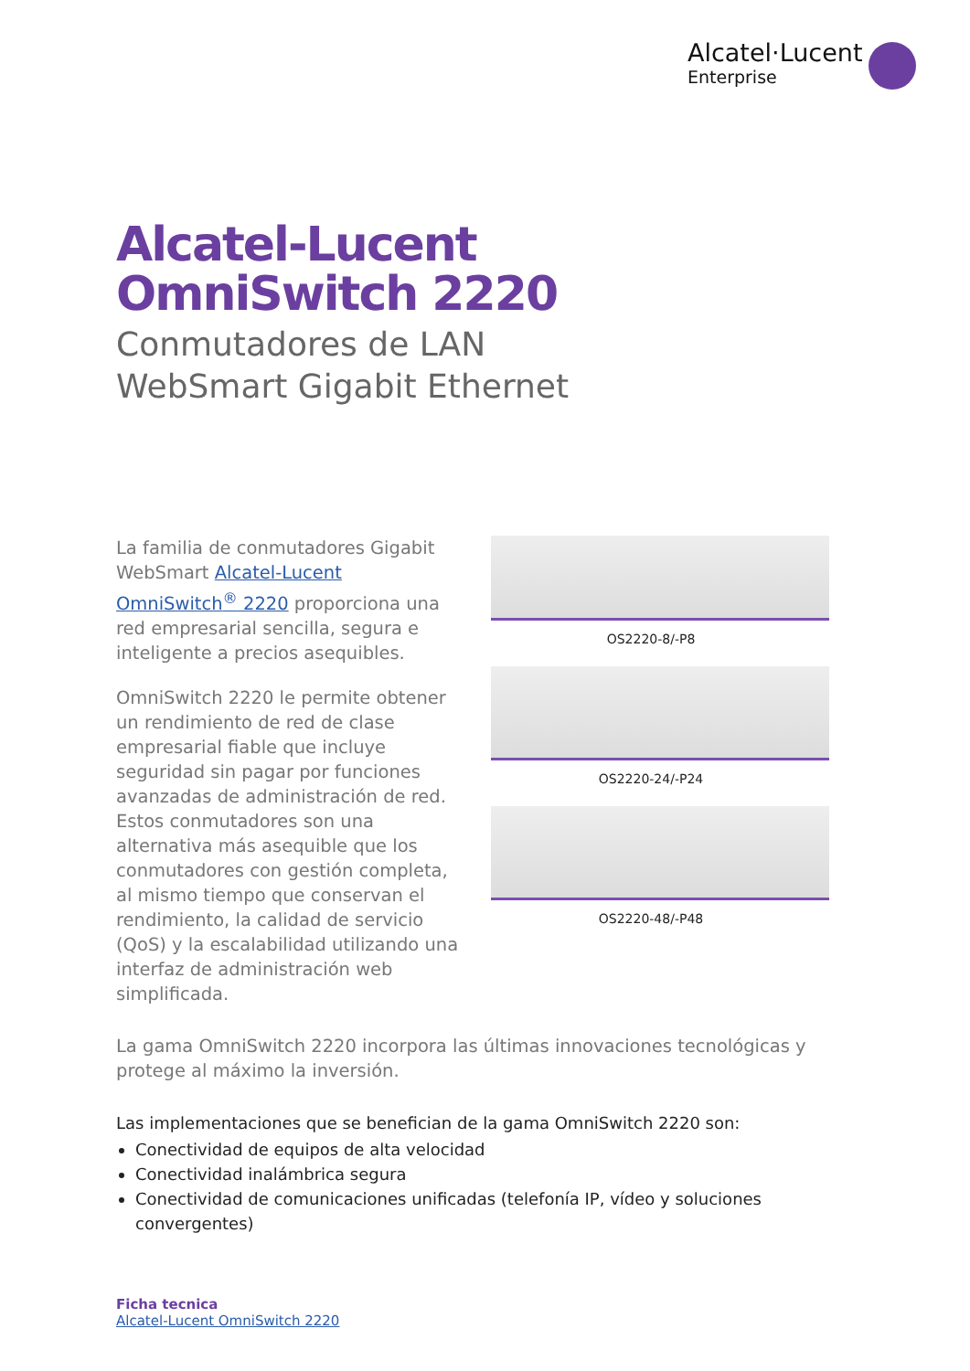Alcatel·Lucent
Enterprise
Alcatel-Lucent
OmniSwitch 2220
Conmutadores de LAN
WebSmart Gigabit Ethernet
La familia de conmutadores Gigabit WebSmart Alcatel-Lucent OmniSwitch<sup>®</sup> 2220 proporciona una red empresarial sencilla, segura e inteligente a precios asequibles.
OmniSwitch 2220 le permite obtener un rendimiento de red de clase empresarial fiable que incluye seguridad sin pagar por funciones avanzadas de administración de red. Estos conmutadores son una alternativa más asequible que los conmutadores con gestión completa, al mismo tiempo que conservan el rendimiento, la calidad de servicio (QoS) y la escalabilidad utilizando una interfaz de administración web simplificada.
OS2220-8/-P8
OS2220-24/-P24
OS2220-48/-P48
La gama OmniSwitch 2220 incorpora las últimas innovaciones tecnológicas y protege al máximo la inversión.
Las implementaciones que se benefician de la gama OmniSwitch 2220 son:
Conectividad de equipos de alta velocidad
Conectividad inalámbrica segura
Conectividad de comunicaciones unificadas (telefonía IP, vídeo y soluciones convergentes)
Ficha tecnica
Alcatel-Lucent OmniSwitch 2220